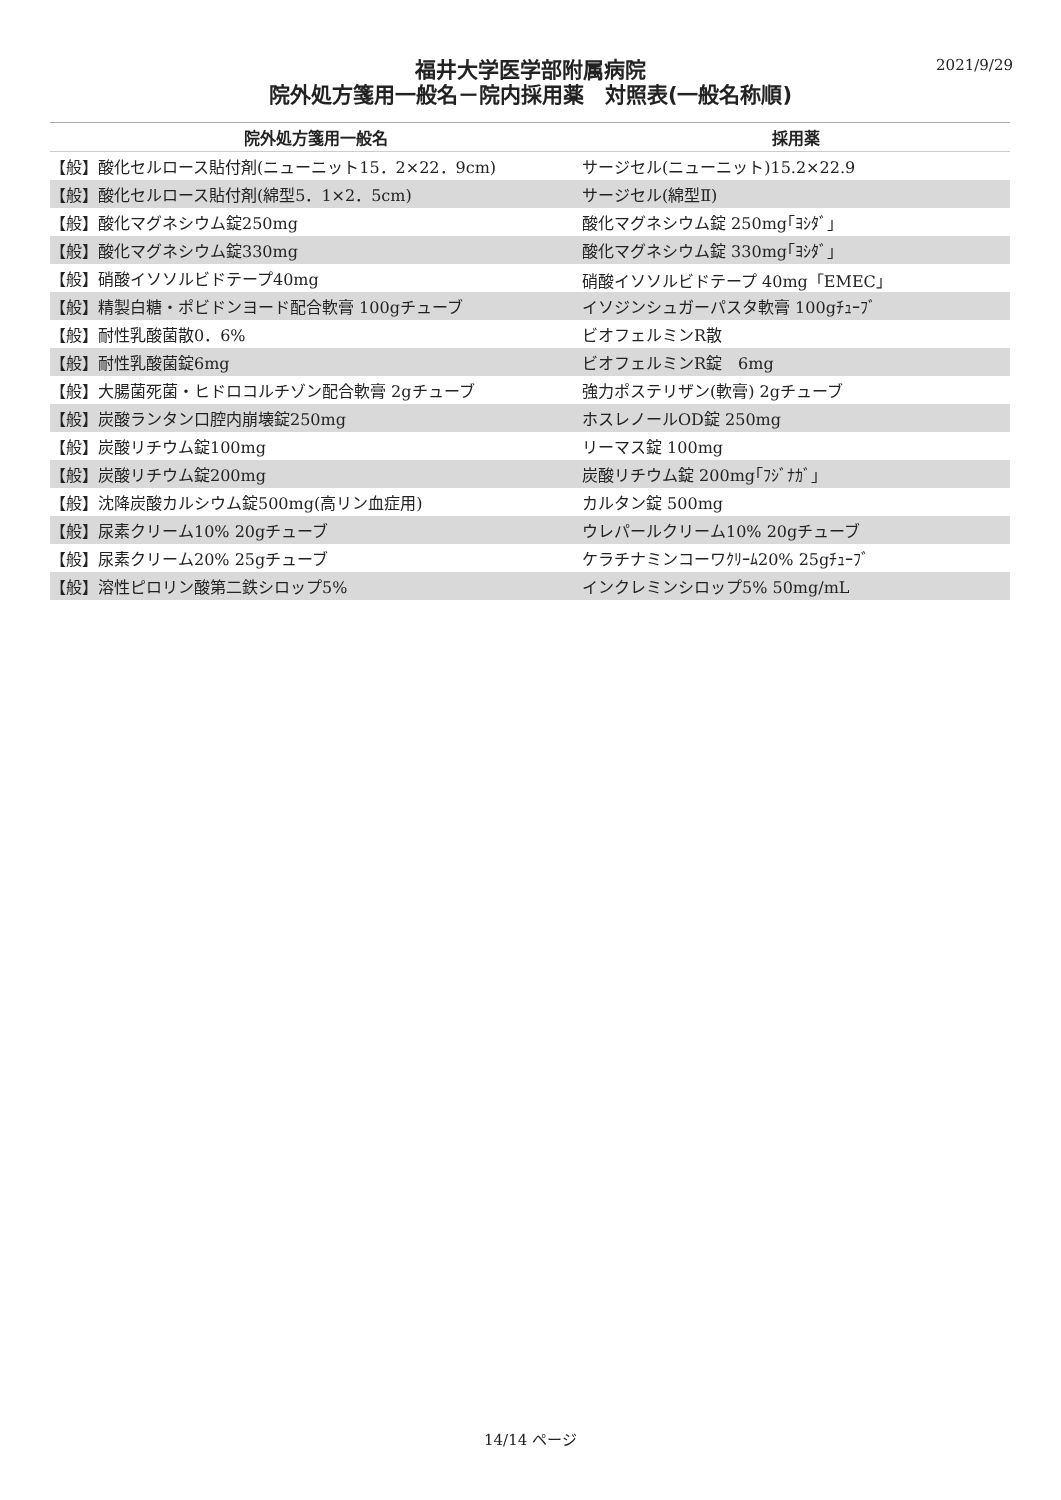2021/9/29
福井大学医学部附属病院
院外処方箋用一般名－院内採用薬　対照表(一般名称順)
| 院外処方箋用一般名 | 採用薬 |
| --- | --- |
| 【般】酸化セルロース貼付剤(ニューニット15．2×22．9cm) | サージセル(ニューニット)15.2×22.9 |
| 【般】酸化セルロース貼付剤(綿型5．1×2．5cm) | サージセル(綿型Ⅱ) |
| 【般】酸化マグネシウム錠250mg | 酸化マグネシウム錠 250mg｢ﾖｼﾀﾞ｣ |
| 【般】酸化マグネシウム錠330mg | 酸化マグネシウム錠 330mg｢ﾖｼﾀﾞ｣ |
| 【般】硝酸イソソルビドテープ40mg | 硝酸イソソルビドテープ 40mg「EMEC」 |
| 【般】精製白糖・ポビドンヨード配合軟膏 100gチューブ | イソジンシュガーパスタ軟膏 100gﾁｭｰﾌﾞ |
| 【般】耐性乳酸菌散0．6% | ビオフェルミンR散 |
| 【般】耐性乳酸菌錠6mg | ビオフェルミンR錠 6mg |
| 【般】大腸菌死菌・ヒドロコルチゾン配合軟膏 2gチューブ | 強力ポステリザン(軟膏) 2gチューブ |
| 【般】炭酸ランタン口腔内崩壊錠250mg | ホスレノールOD錠 250mg |
| 【般】炭酸リチウム錠100mg | リーマス錠 100mg |
| 【般】炭酸リチウム錠200mg | 炭酸リチウム錠 200mg｢ﾌｼﾞﾅｶﾞ｣ |
| 【般】沈降炭酸カルシウム錠500mg(高リン血症用) | カルタン錠 500mg |
| 【般】尿素クリーム10% 20gチューブ | ウレパールクリーム10% 20gチューブ |
| 【般】尿素クリーム20% 25gチューブ | ケラチナミンコーワｸﾘｰﾑ20% 25gﾁｭｰﾌﾞ |
| 【般】溶性ピロリン酸第二鉄シロップ5% | インクレミンシロップ5% 50mg/mL |
14/14 ページ